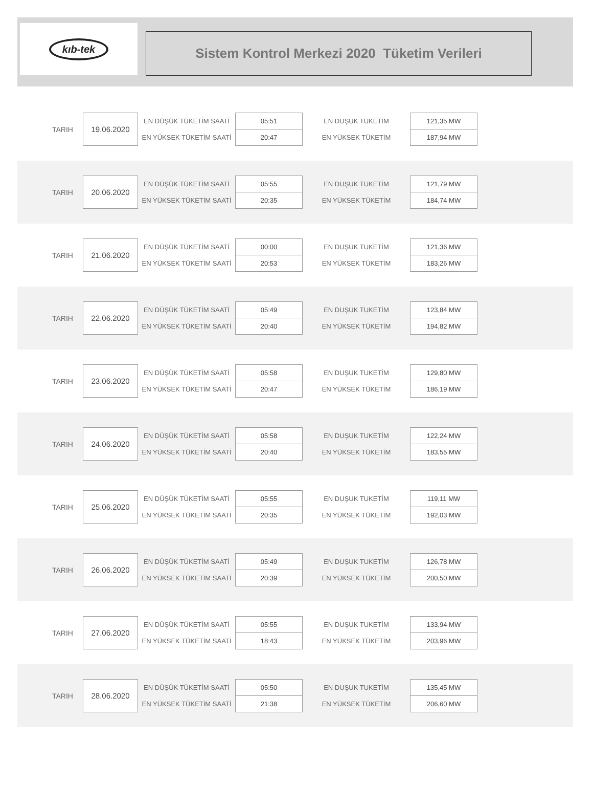kıb-tek
Sistem Kontrol Merkezi 2020 Tüketim Verileri
| TARIH | 19.06.2020 | EN DÜŞÜK TÜKETİM SAATİ | 05:51 | EN DUŞUK TUKETİM | 121,35 MW |
| | | EN YÜKSEK TÜKETİM SAATİ | 20:47 | EN YÜKSEK TÜKETİM | 187,94 MW |
| TARIH | 20.06.2020 | EN DÜŞÜK TÜKETİM SAATİ | 05:55 | EN DUŞUK TUKETİM | 121,79 MW |
| | | EN YÜKSEK TÜKETİM SAATİ | 20:35 | EN YÜKSEK TÜKETİM | 184,74 MW |
| TARIH | 21.06.2020 | EN DÜŞÜK TÜKETİM SAATİ | 00:00 | EN DUŞUK TUKETİM | 121,36 MW |
| | | EN YÜKSEK TÜKETİM SAATİ | 20:53 | EN YÜKSEK TÜKETİM | 183,26 MW |
| TARIH | 22.06.2020 | EN DÜŞÜK TÜKETİM SAATİ | 05:49 | EN DUŞUK TUKETİM | 123,84 MW |
| | | EN YÜKSEK TÜKETİM SAATİ | 20:40 | EN YÜKSEK TÜKETİM | 194,82 MW |
| TARIH | 23.06.2020 | EN DÜŞÜK TÜKETİM SAATİ | 05:58 | EN DUŞUK TUKETİM | 129,80 MW |
| | | EN YÜKSEK TÜKETİM SAATİ | 20:47 | EN YÜKSEK TÜKETİM | 186,19 MW |
| TARIH | 24.06.2020 | EN DÜŞÜK TÜKETİM SAATİ | 05:58 | EN DUŞUK TUKETİM | 122,24 MW |
| | | EN YÜKSEK TÜKETİM SAATİ | 20:40 | EN YÜKSEK TÜKETİM | 183,55 MW |
| TARIH | 25.06.2020 | EN DÜŞÜK TÜKETİM SAATİ | 05:55 | EN DUŞUK TUKETİM | 119,11 MW |
| | | EN YÜKSEK TÜKETİM SAATİ | 20:35 | EN YÜKSEK TÜKETİM | 192,03 MW |
| TARIH | 26.06.2020 | EN DÜŞÜK TÜKETİM SAATİ | 05:49 | EN DUŞUK TUKETİM | 126,78 MW |
| | | EN YÜKSEK TÜKETİM SAATİ | 20:39 | EN YÜKSEK TÜKETİM | 200,50 MW |
| TARIH | 27.06.2020 | EN DÜŞÜK TÜKETİM SAATİ | 05:55 | EN DUŞUK TUKETİM | 133,94 MW |
| | | EN YÜKSEK TÜKETİM SAATİ | 18:43 | EN YÜKSEK TÜKETİM | 203,96 MW |
| TARIH | 28.06.2020 | EN DÜŞÜK TÜKETİM SAATİ | 05:50 | EN DUŞUK TUKETİM | 135,45 MW |
| | | EN YÜKSEK TÜKETİM SAATİ | 21:38 | EN YÜKSEK TÜKETİM | 206,60 MW |